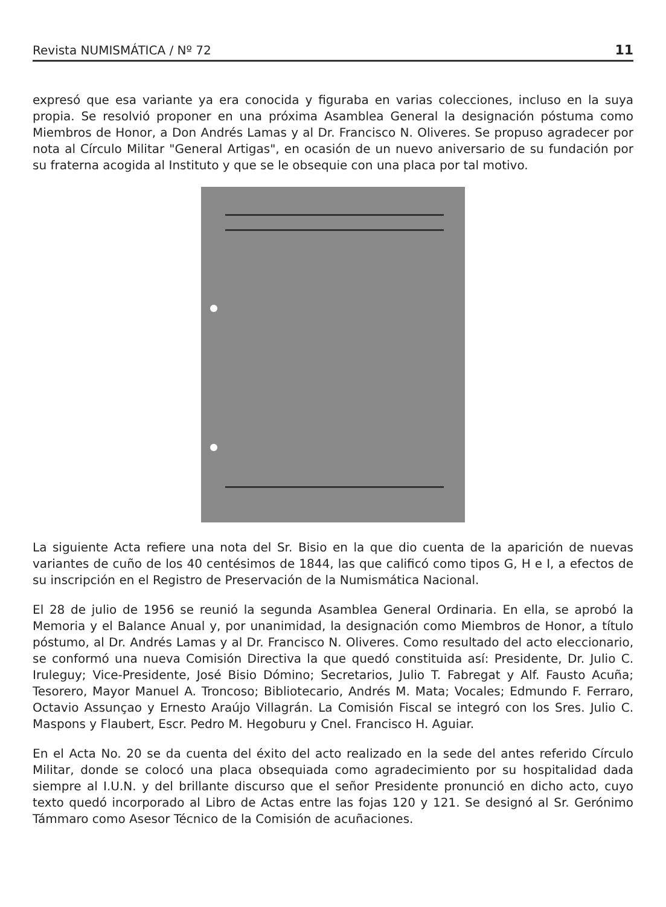Revista NUMISMÁTICA / Nº 72 11
expresó que esa variante ya era conocida y figuraba en varias colecciones, incluso en la suya propia. Se resolvió proponer en una próxima Asamblea General la designación póstuma como Miembros de Honor, a Don Andrés Lamas y al Dr. Francisco N. Oliveres. Se propuso agradecer por nota al Círculo Militar "General Artigas", en ocasión de un nuevo aniversario de su fundación por su fraterna acogida al Instituto y que se le obsequie con una placa por tal motivo.
La siguiente Acta refiere una nota del Sr. Bisio en la que dio cuenta de la aparición de nuevas variantes de cuño de los 40 centésimos de 1844, las que calificó como tipos G, H e I, a efectos de su inscripción en el Registro de Preservación de la Numismática Nacional.
El 28 de julio de 1956 se reunió la segunda Asamblea General Ordinaria. En ella, se aprobó la Memoria y el Balance Anual y, por unanimidad, la designación como Miembros de Honor, a título póstumo, al Dr. Andrés Lamas y al Dr. Francisco N. Oliveres. Como resultado del acto eleccionario, se conformó una nueva Comisión Directiva la que quedó constituida así: Presidente, Dr. Julio C. Iruleguy; Vice-Presidente, José Bisio Dómino; Secretarios, Julio T. Fabregat y Alf. Fausto Acuña; Tesorero, Mayor Manuel A. Troncoso; Bibliotecario, Andrés M. Mata; Vocales; Edmundo F. Ferraro, Octavio Assunçao y Ernesto Araújo Villagrán. La Comisión Fiscal se integró con los Sres. Julio C. Maspons y Flaubert, Escr. Pedro M. Hegoburu y Cnel. Francisco H. Aguiar.
En el Acta No. 20 se da cuenta del éxito del acto realizado en la sede del antes referido Círculo Militar, donde se colocó una placa obsequiada como agradecimiento por su hospitalidad dada siempre al I.U.N. y del brillante discurso que el señor Presidente pronunció en dicho acto, cuyo texto quedó incorporado al Libro de Actas entre las fojas 120 y 121. Se designó al Sr. Gerónimo Támmaro como Asesor Técnico de la Comisión de acuñaciones.